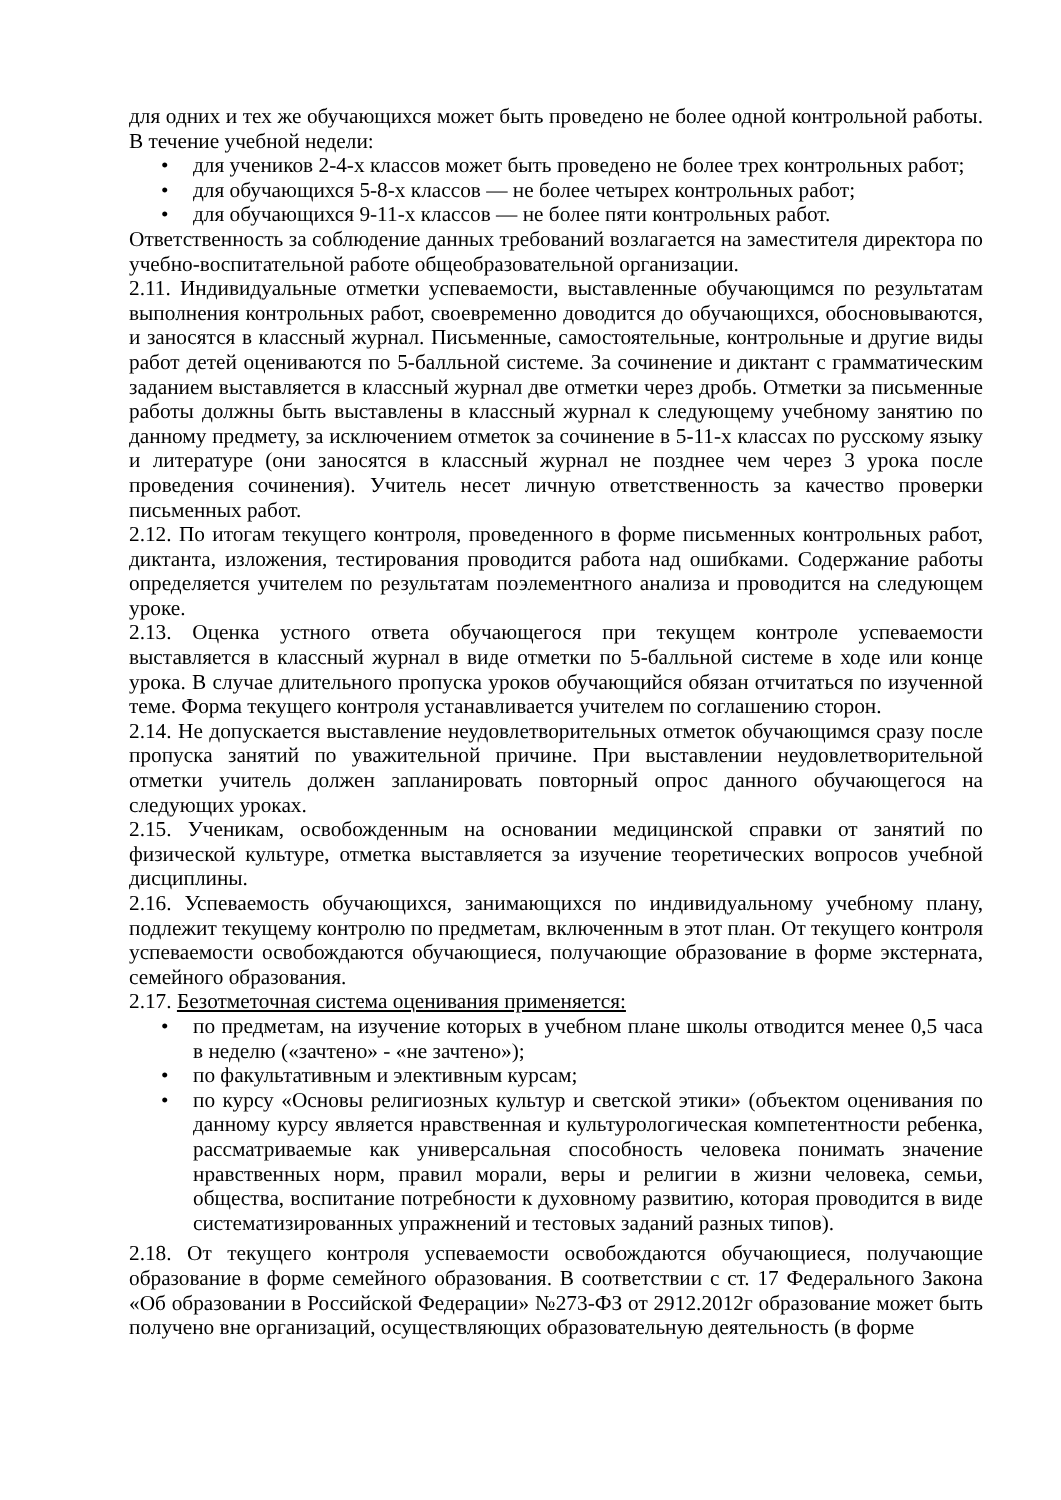для одних и тех же обучающихся может быть проведено не более одной контрольной работы. В течение учебной недели:
• для учеников 2-4-х классов может быть проведено не более трех контрольных работ;
• для обучающихся 5-8-х классов — не более четырех контрольных работ;
• для обучающихся 9-11-х классов — не более пяти контрольных работ.
Ответственность за соблюдение данных требований возлагается на заместителя директора по учебно-воспитательной работе общеобразовательной организации.
2.11. Индивидуальные отметки успеваемости, выставленные обучающимся по результатам выполнения контрольных работ, своевременно доводится до обучающихся, обосновываются, и заносятся в классный журнал. Письменные, самостоятельные, контрольные и другие виды работ детей оцениваются по 5-балльной системе. За сочинение и диктант с грамматическим заданием выставляется в классный журнал две отметки через дробь. Отметки за письменные работы должны быть выставлены в классный журнал к следующему учебному занятию по данному предмету, за исключением отметок за сочинение в 5-11-х классах по русскому языку и литературе (они заносятся в классный журнал не позднее чем через 3 урока после проведения сочинения). Учитель несет личную ответственность за качество проверки письменных работ.
2.12. По итогам текущего контроля, проведенного в форме письменных контрольных работ, диктанта, изложения, тестирования проводится работа над ошибками. Содержание работы определяется учителем по результатам поэлементного анализа и проводится на следующем уроке.
2.13. Оценка устного ответа обучающегося при текущем контроле успеваемости выставляется в классный журнал в виде отметки по 5-балльной системе в ходе или конце урока. В случае длительного пропуска уроков обучающийся обязан отчитаться по изученной теме. Форма текущего контроля устанавливается учителем по соглашению сторон.
2.14. Не допускается выставление неудовлетворительных отметок обучающимся сразу после пропуска занятий по уважительной причине. При выставлении неудовлетворительной отметки учитель должен запланировать повторный опрос данного обучающегося на следующих уроках.
2.15. Ученикам, освобожденным на основании медицинской справки от занятий по физической культуре, отметка выставляется за изучение теоретических вопросов учебной дисциплины.
2.16. Успеваемость обучающихся, занимающихся по индивидуальному учебному плану, подлежит текущему контролю по предметам, включенным в этот план. От текущего контроля успеваемости освобождаются обучающиеся, получающие образование в форме экстерната, семейного образования.
2.17. Безотметочная система оценивания применяется:
• по предметам, на изучение которых в учебном плане школы отводится менее 0,5 часа в неделю («зачтено» - «не зачтено»);
• по факультативным и элективным курсам;
• по курсу «Основы религиозных культур и светской этики» (объектом оценивания по данному курсу является нравственная и культурологическая компетентности ребенка, рассматриваемые как универсальная способность человека понимать значение нравственных норм, правил морали, веры и религии в жизни человека, семьи, общества, воспитание потребности к духовному развитию, которая проводится в виде систематизированных упражнений и тестовых заданий разных типов).
2.18. От текущего контроля успеваемости освобождаются обучающиеся, получающие образование в форме семейного образования. В соответствии с ст. 17 Федерального Закона «Об образовании в Российской Федерации» №273-ФЗ от 2912.2012г образование может быть получено вне организаций, осуществляющих образовательную деятельность (в форме